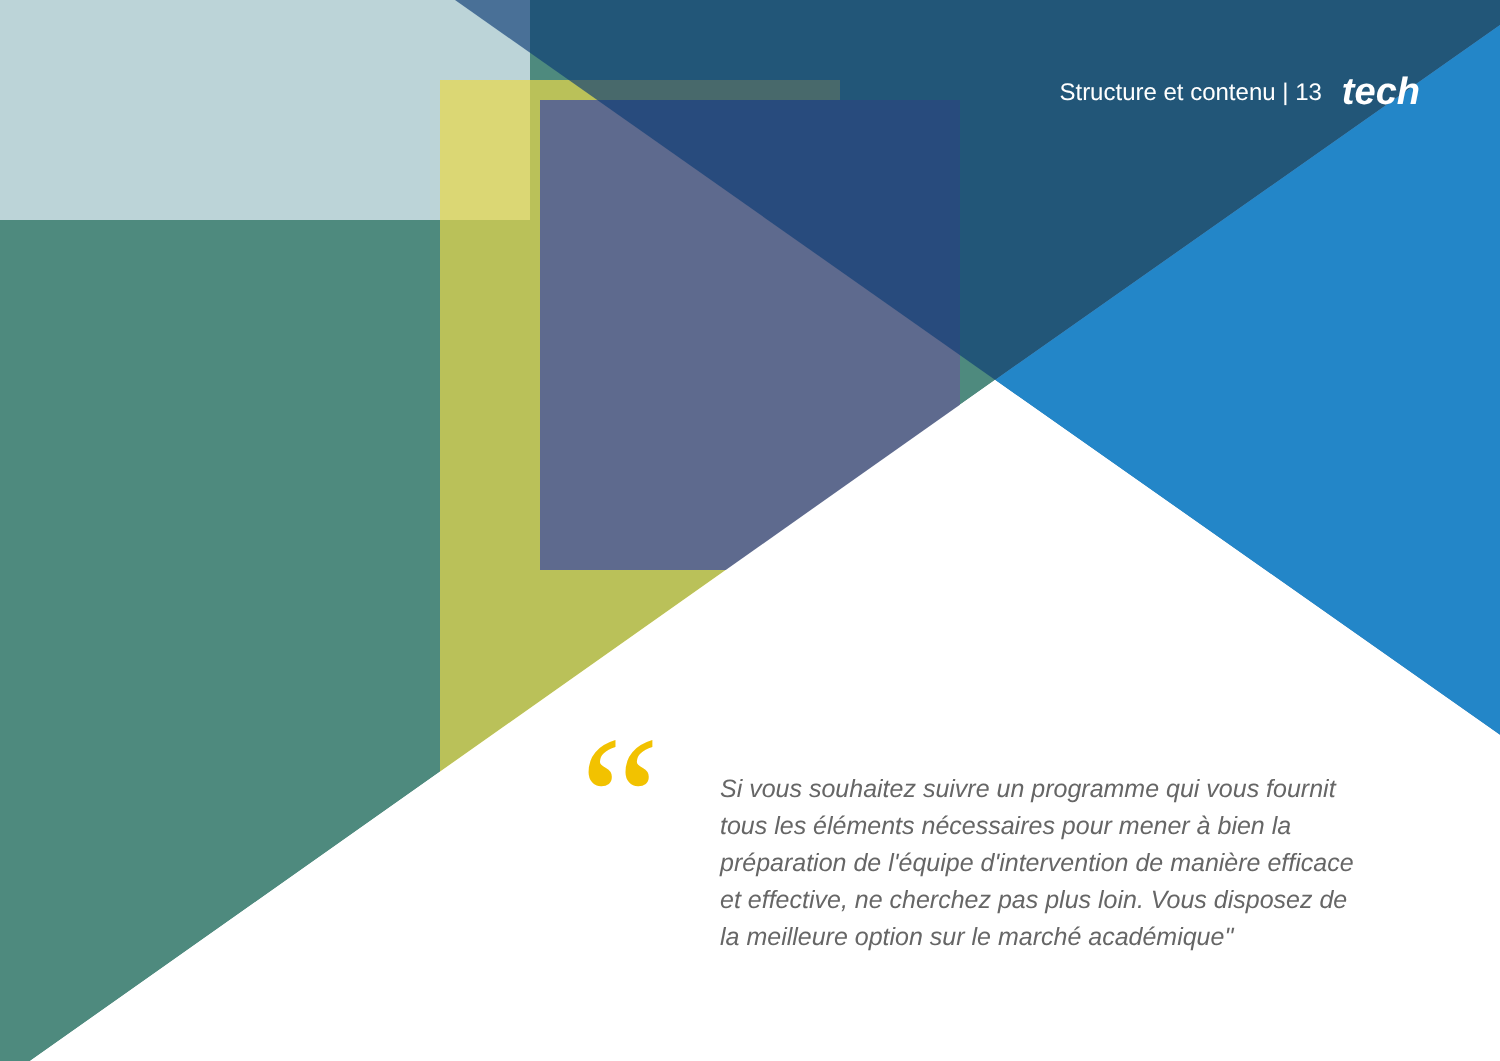Structure et contenu | 13 tech
“
Si vous souhaitez suivre un programme qui vous fournit tous les éléments nécessaires pour mener à bien la préparation de l'équipe d'intervention de manière efficace et effective, ne cherchez pas plus loin. Vous disposez de la meilleure option sur le marché académique"